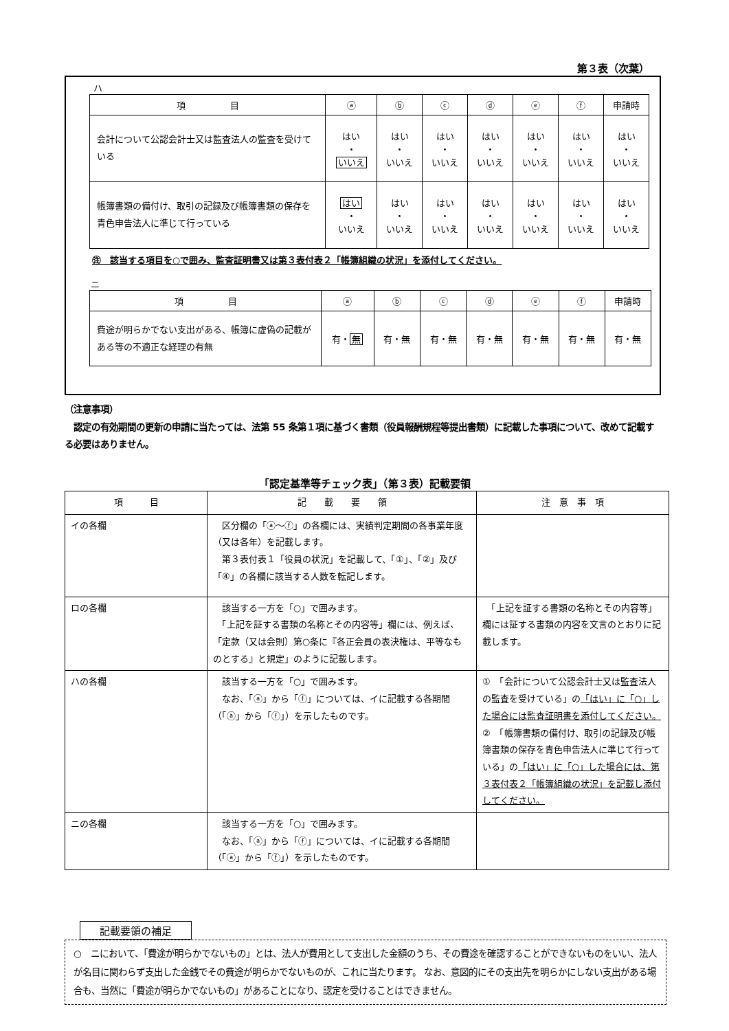第３表（次葉）
ハ
| 項 目 | ⓐ | ⓑ | ⓒ | ⓓ | ⓔ | ⓕ | 申請時 |
| --- | --- | --- | --- | --- | --- | --- | --- |
| 会計について公認会計士又は監査法人の監査を受けている | はい ・ いいえ | はい ・ いいえ | はい ・ いいえ | はい ・ いいえ | はい ・ いいえ | はい ・ いいえ | はい ・ いいえ |
| 帳簿書類の備付け、取引の記録及び帳簿書類の保存を青色申告法人に準じて行っている | はい ・ いいえ | はい ・ いいえ | はい ・ いいえ | はい ・ いいえ | はい ・ いいえ | はい ・ いいえ | はい ・ いいえ |
㊟　該当する項目を○で囲み、監査証明書又は第３表付表２「帳簿組織の状況」を添付してください。
ニ
| 項 目 | ⓐ | ⓑ | ⓒ | ⓓ | ⓔ | ⓕ | 申請時 |
| --- | --- | --- | --- | --- | --- | --- | --- |
| 費途が明らかでない支出がある、帳簿に虚偽の記載がある等の不適正な経理の有無 | 有・ 無 | 有・無 | 有・無 | 有・無 | 有・無 | 有・無 | 有・無 |
（注意事項）
　認定の有効期間の更新の申請に当たっては、法第 55 条第１項に基づく書類（役員報酬規程等提出書類）に記載した事項について、改めて記載する必要はありません。
「認定基準等チェック表」（第３表）記載要領
| 項 目 | 記 載 要 領 | 注 意 事 項 |
| --- | --- | --- |
| イの各欄 | 区分欄の「ⓐ〜ⓕ」の各欄には、実績判定期間の各事業年度（又は各年）を記載します。 第３表付表１「役員の状況」を記載して、「①」、「②」及び「④」の各欄に該当する人数を転記します。 | |
| ロの各欄 | 該当する一方を「○」で囲みます。 「上記を証する書類の名称とその内容等」欄には、例えば、「定款（又は会則）第○条に『各正会員の表決権は、平等なものとする』と規定」のように記載します。 | 「上記を証する書類の名称とその内容等」欄には証する書類の内容を文言のとおりに記載します。 |
| ハの各欄 | 該当する一方を「○」で囲みます。 なお、「ⓐ」から「ⓕ」については、イに記載する各期間（「ⓐ」から「ⓕ」）を示したものです。 | ① 「会計について公認会計士又は監査法人の監査を受けている」の 「はい」に「○」した場合には監査証明書を添付してください。 ② 「帳簿書類の備付け、取引の記録及び帳簿書類の保存を青色申告法人に準じて行っている」の 「はい」に「○」した場合には、第３表付表２「帳簿組織の状況」を記載し添付してください。 |
| ニの各欄 | 該当する一方を「○」で囲みます。 なお、「ⓐ」から「ⓕ」については、イに記載する各期間（「ⓐ」から「ⓕ」）を示したものです。 | |
記載要領の補足
○　ニにおいて、「費途が明らかでないもの」とは、法人が費用として支出した金額のうち、その費途を確認することができないものをいい、法人が名目に関わらず支出した金銭でその費途が明らかでないものが、これに当たります。 なお、意図的にその支出先を明らかにしない支出がある場合も、当然に「費途が明らかでないもの」があることになり、認定を受けることはできません。